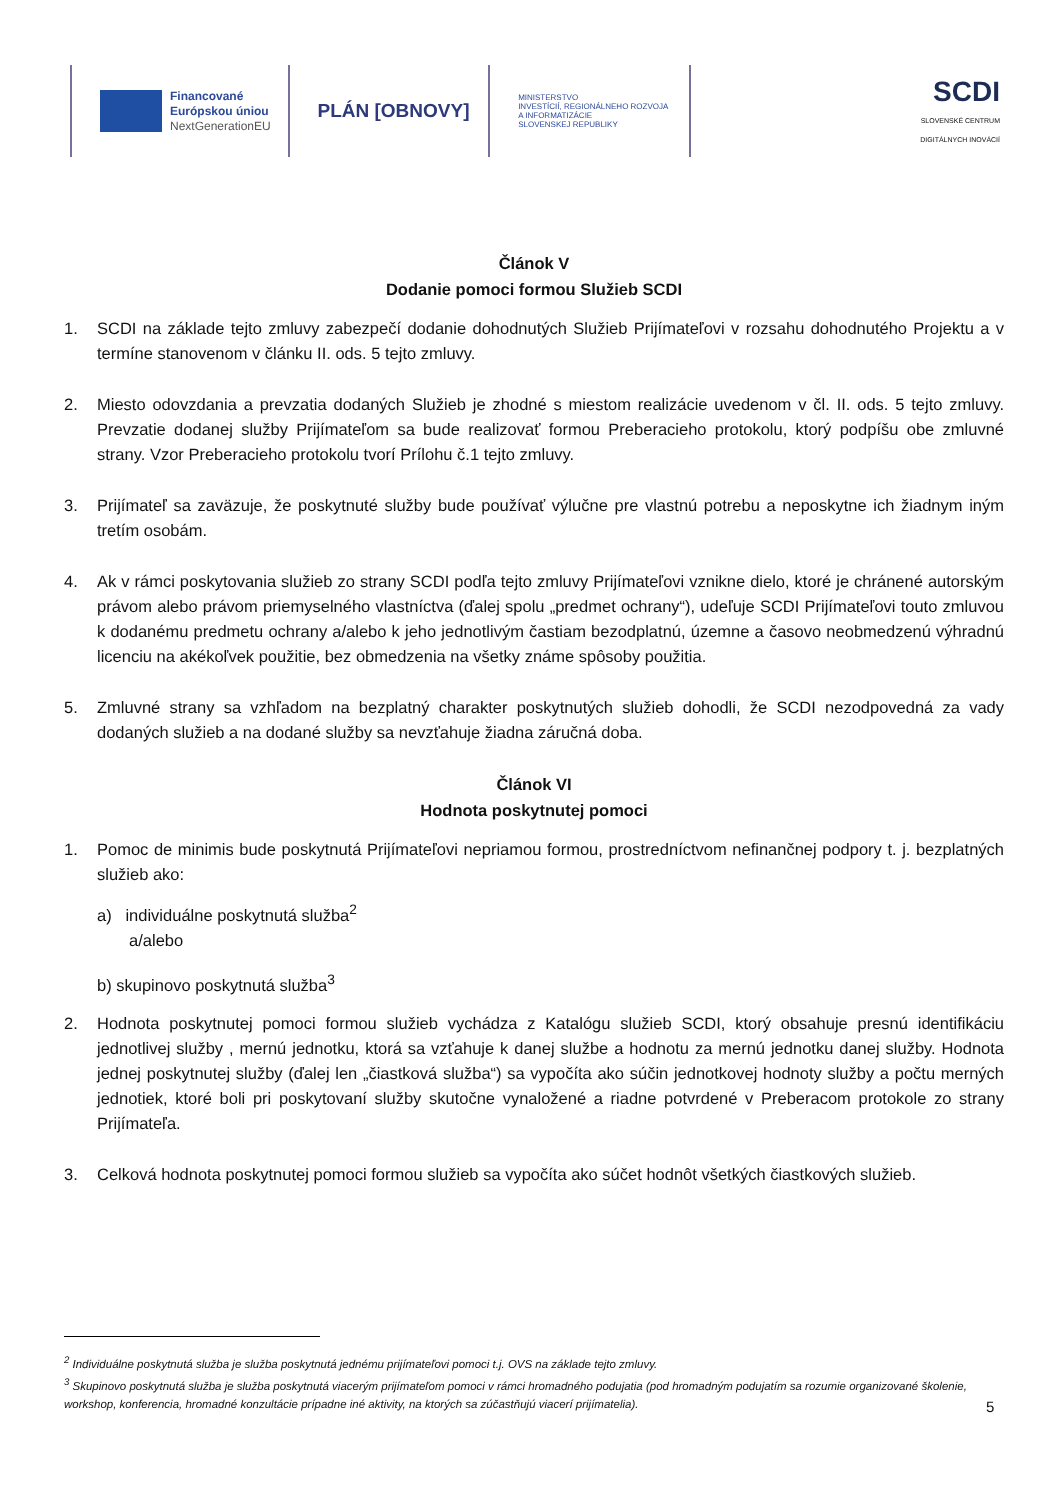Financované
Európskou úniou
NextGenerationEU
PLÁN [OBNOVY]
MINISTERSTVO
INVESTÍCIÍ, REGIONÁLNEHO ROZVOJA
A INFORMATIZÁCIE
SLOVENSKEJ REPUBLIKY
SCDI
SLOVENSKÉ CENTRUM
DIGITÁLNYCH INOVÁCIÍ
Článok V
Dodanie pomoci formou Služieb SCDI
1. SCDI na základe tejto zmluvy zabezpečí dodanie dohodnutých Služieb Prijímateľovi v rozsahu dohodnutého Projektu a v termíne stanovenom v článku II. ods. 5 tejto zmluvy.
2. Miesto odovzdania a prevzatia dodaných Služieb je zhodné s miestom realizácie uvedenom v čl. II. ods. 5 tejto zmluvy. Prevzatie dodanej služby Prijímateľom sa bude realizovať formou Preberacieho protokolu, ktorý podpíšu obe zmluvné strany. Vzor Preberacieho protokolu tvorí Prílohu č.1 tejto zmluvy.
3. Prijímateľ sa zaväzuje, že poskytnuté služby bude používať výlučne pre vlastnú potrebu a neposkytne ich žiadnym iným tretím osobám.
4. Ak v rámci poskytovania služieb zo strany SCDI podľa tejto zmluvy Prijímateľovi vznikne dielo, ktoré je chránené autorským právom alebo právom priemyselného vlastníctva (ďalej spolu „predmet ochrany“), udeľuje SCDI Prijímateľovi touto zmluvou k dodanému predmetu ochrany a/alebo k jeho jednotlivým častiam bezodplatnú, územne a časovo neobmedzenú výhradnú licenciu na akékoľvek použitie, bez obmedzenia na všetky známe spôsoby použitia.
5. Zmluvné strany sa vzhľadom na bezplatný charakter poskytnutých služieb dohodli, že SCDI nezodpovedná za vady dodaných služieb a na dodané služby sa nevzťahuje žiadna záručná doba.
Článok VI
Hodnota poskytnutej pomoci
1. Pomoc de minimis bude poskytnutá Prijímateľovi nepriamou formou, prostredníctvom nefinančnej podpory t. j. bezplatných služieb ako:
a) individuálne poskytnutá služba<sup>2</sup>
a/alebo
b) skupinovo poskytnutá služba<sup>3</sup>
2. Hodnota poskytnutej pomoci formou služieb vychádza z Katalógu služieb SCDI, ktorý obsahuje presnú identifikáciu jednotlivej služby , mernú jednotku, ktorá sa vzťahuje k danej službe a hodnotu za mernú jednotku danej služby. Hodnota jednej poskytnutej služby (ďalej len „čiastková služba“) sa vypočíta ako súčin jednotkovej hodnoty služby a počtu merných jednotiek, ktoré boli pri poskytovaní služby skutočne vynaložené a riadne potvrdené v Preberacom protokole zo strany Prijímateľa.
3. Celková hodnota poskytnutej pomoci formou služieb sa vypočíta ako súčet hodnôt všetkých čiastkových služieb.
<sup>2</sup> Individuálne poskytnutá služba je služba poskytnutá jednému prijímateľovi pomoci t.j. OVS na základe tejto zmluvy.
<sup>3</sup> Skupinovo poskytnutá služba je služba poskytnutá viacerým prijímateľom pomoci v rámci hromadného podujatia (pod hromadným podujatím sa rozumie organizované školenie, workshop, konferencia, hromadné konzultácie prípadne iné aktivity, na ktorých sa zúčastňujú viacerí prijímatelia).
5